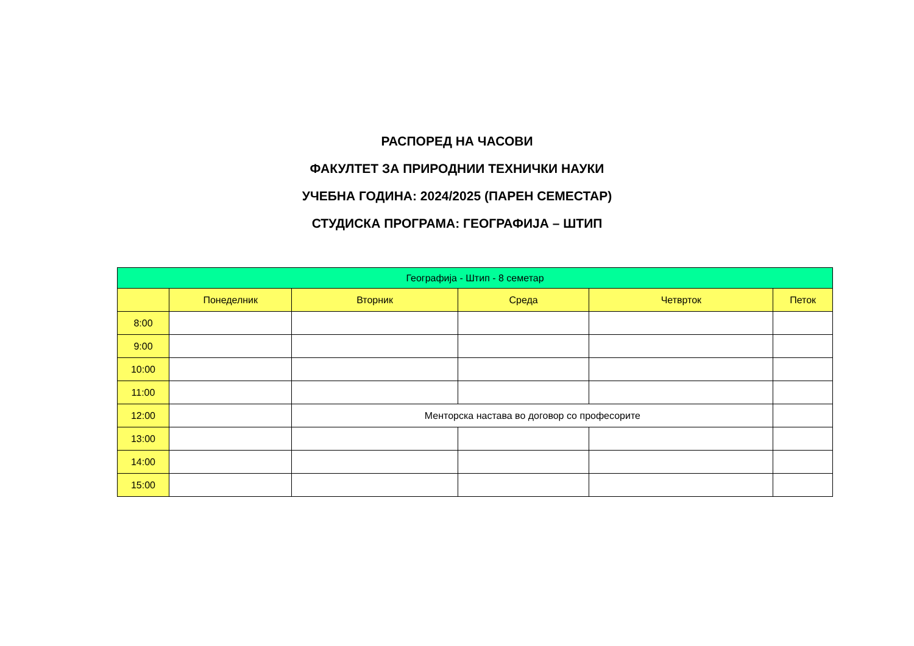РАСПОРЕД НА ЧАСОВИ
ФАКУЛТЕТ ЗА ПРИРОДНИИ ТЕХНИЧКИ НАУКИ
УЧЕБНА ГОДИНА: 2024/2025 (ПАРЕН СЕМЕСТАР)
СТУДИСКА ПРОГРАМА: ГЕОГРАФИЈА – ШТИП
| Географија - Штип - 8 семетар | | | | | |
| --- | --- | --- | --- | --- | --- |
| | Понеделник | Вторник | Среда | Четврток | Петок |
| 8:00 | | | | | |
| 9:00 | | | | | |
| 10:00 | | | | | |
| 11:00 | | | | | |
| 12:00 | | Менторска настава во договор со професорите | | | |
| 13:00 | | | | | |
| 14:00 | | | | | |
| 15:00 | | | | | |